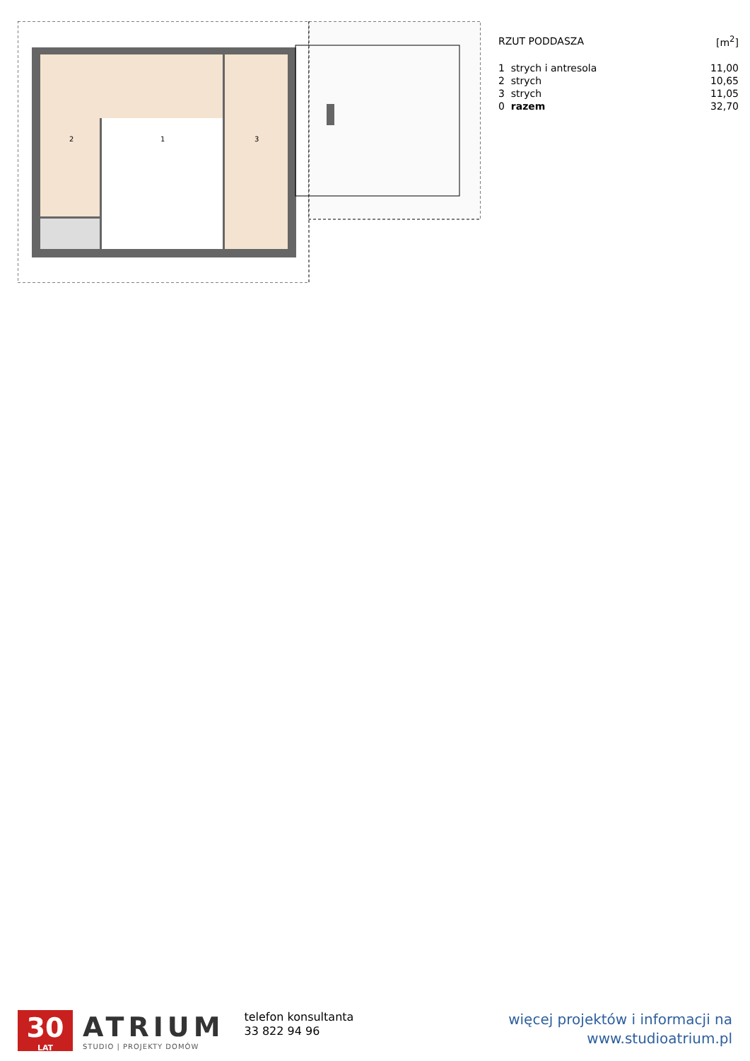2
1
3
| RZUT PODDASZA | | [m<sup>2</sup>] |
| --- | --- | --- |
| 1 | strych i antresola | 11,00 |
| 2 | strych | 10,65 |
| 3 | strych | 11,05 |
| 0 | razem | 32,70 |
30
LAT
ATRIUM
STUDIO | PROJEKTY DOMÓW
telefon konsultanta
33 822 94 96
więcej projektów i informacji na
www.studioatrium.pl